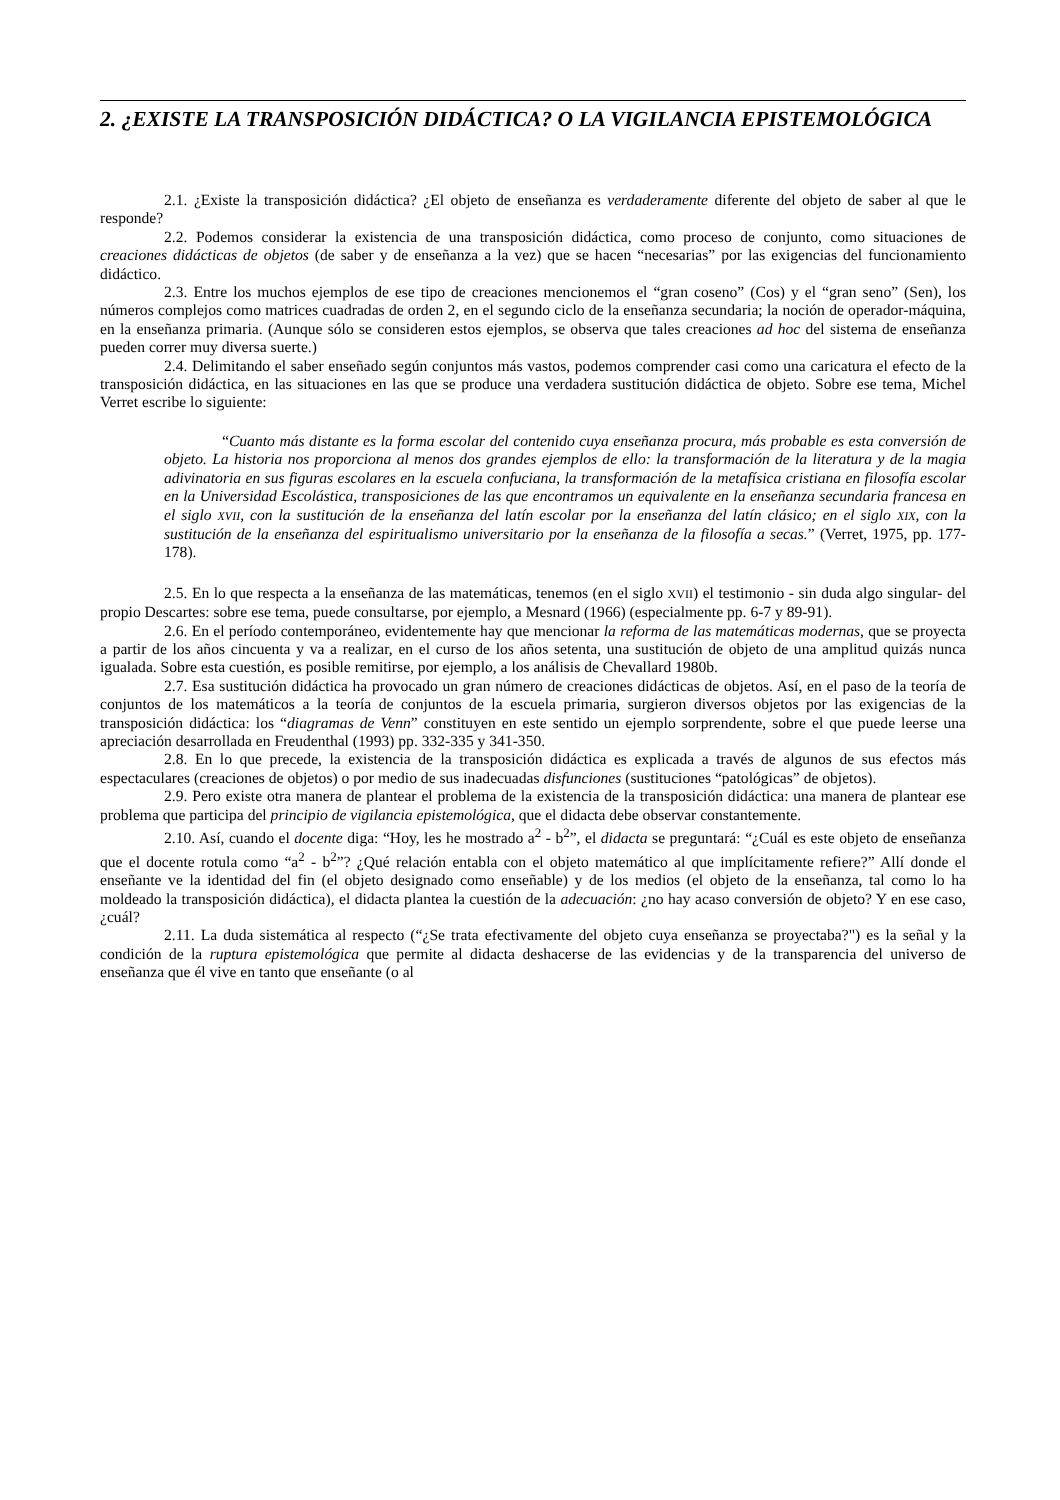2. ¿EXISTE LA TRANSPOSICIÓN DIDÁCTICA? O LA VIGILANCIA EPISTEMOLÓGICA
2.1. ¿Existe la transposición didáctica? ¿El objeto de enseñanza es verdaderamente diferente del objeto de saber al que le responde?
2.2. Podemos considerar la existencia de una transposición didáctica, como proceso de conjunto, como situaciones de creaciones didácticas de objetos (de saber y de enseñanza a la vez) que se hacen “necesarias” por las exigencias del funcionamiento didáctico.
2.3. Entre los muchos ejemplos de ese tipo de creaciones mencionemos el “gran coseno” (Cos) y el “gran seno” (Sen), los números complejos como matrices cuadradas de orden 2, en el segundo ciclo de la enseñanza secundaria; la noción de operador-máquina, en la enseñanza primaria. (Aunque sólo se consideren estos ejemplos, se observa que tales creaciones ad hoc del sistema de enseñanza pueden correr muy diversa suerte.)
2.4. Delimitando el saber enseñado según conjuntos más vastos, podemos comprender casi como una caricatura el efecto de la transposición didáctica, en las situaciones en las que se produce una verdadera sustitución didáctica de objeto. Sobre ese tema, Michel Verret escribe lo siguiente:
“Cuanto más distante es la forma escolar del contenido cuya enseñanza procura, más probable es esta conversión de objeto. La historia nos proporciona al menos dos grandes ejemplos de ello: la transformación de la literatura y de la magia adivinatoria en sus figuras escolares en la escuela confuciana, la transformación de la metafísica cristiana en filosofía escolar en la Universidad Escolástica, transposiciones de las que encontramos un equivalente en la enseñanza secundaria francesa en el siglo XVII, con la sustitución de la enseñanza del latín escolar por la enseñanza del latín clásico; en el siglo XIX, con la sustitución de la enseñanza del espiritualismo universitario por la enseñanza de la filosofía a secas.” (Verret, 1975, pp. 177-178).
2.5. En lo que respecta a la enseñanza de las matemáticas, tenemos (en el siglo XVII) el testimonio - sin duda algo singular- del propio Descartes: sobre ese tema, puede consultarse, por ejemplo, a Mesnard (1966) (especialmente pp. 6-7 y 89-91).
2.6. En el período contemporáneo, evidentemente hay que mencionar la reforma de las matemáticas modernas, que se proyecta a partir de los años cincuenta y va a realizar, en el curso de los años setenta, una sustitución de objeto de una amplitud quizás nunca igualada. Sobre esta cuestión, es posible remitirse, por ejemplo, a los análisis de Chevallard 1980b.
2.7. Esa sustitución didáctica ha provocado un gran número de creaciones didácticas de objetos. Así, en el paso de la teoría de conjuntos de los matemáticos a la teoría de conjuntos de la escuela primaria, surgieron diversos objetos por las exigencias de la transposición didáctica: los “diagramas de Venn” constituyen en este sentido un ejemplo sorprendente, sobre el que puede leerse una apreciación desarrollada en Freudenthal (1993) pp. 332-335 y 341-350.
2.8. En lo que precede, la existencia de la transposición didáctica es explicada a través de algunos de sus efectos más espectaculares (creaciones de objetos) o por medio de sus inadecuadas disfunciones (sustituciones “patológicas” de objetos).
2.9. Pero existe otra manera de plantear el problema de la existencia de la transposición didáctica: una manera de plantear ese problema que participa del principio de vigilancia epistemológica, que el didacta debe observar constantemente.
2.10. Así, cuando el docente diga: “Hoy, les he mostrado a<sup>2</sup> - b<sup>2</sup>”, el didacta se preguntará: “¿Cuál es este objeto de enseñanza que el docente rotula como “a<sup>2</sup> - b<sup>2</sup>”? ¿Qué relación entabla con el objeto matemático al que implícitamente refiere?” Allí donde el enseñante ve la identidad del fin (el objeto designado como enseñable) y de los medios (el objeto de la enseñanza, tal como lo ha moldeado la transposición didáctica), el didacta plantea la cuestión de la adecuación: ¿no hay acaso conversión de objeto? Y en ese caso, ¿cuál?
2.11. La duda sistemática al respecto (“¿Se trata efectivamente del objeto cuya enseñanza se proyectaba?") es la señal y la condición de la ruptura epistemológica que permite al didacta deshacerse de las evidencias y de la transparencia del universo de enseñanza que él vive en tanto que enseñante (o al